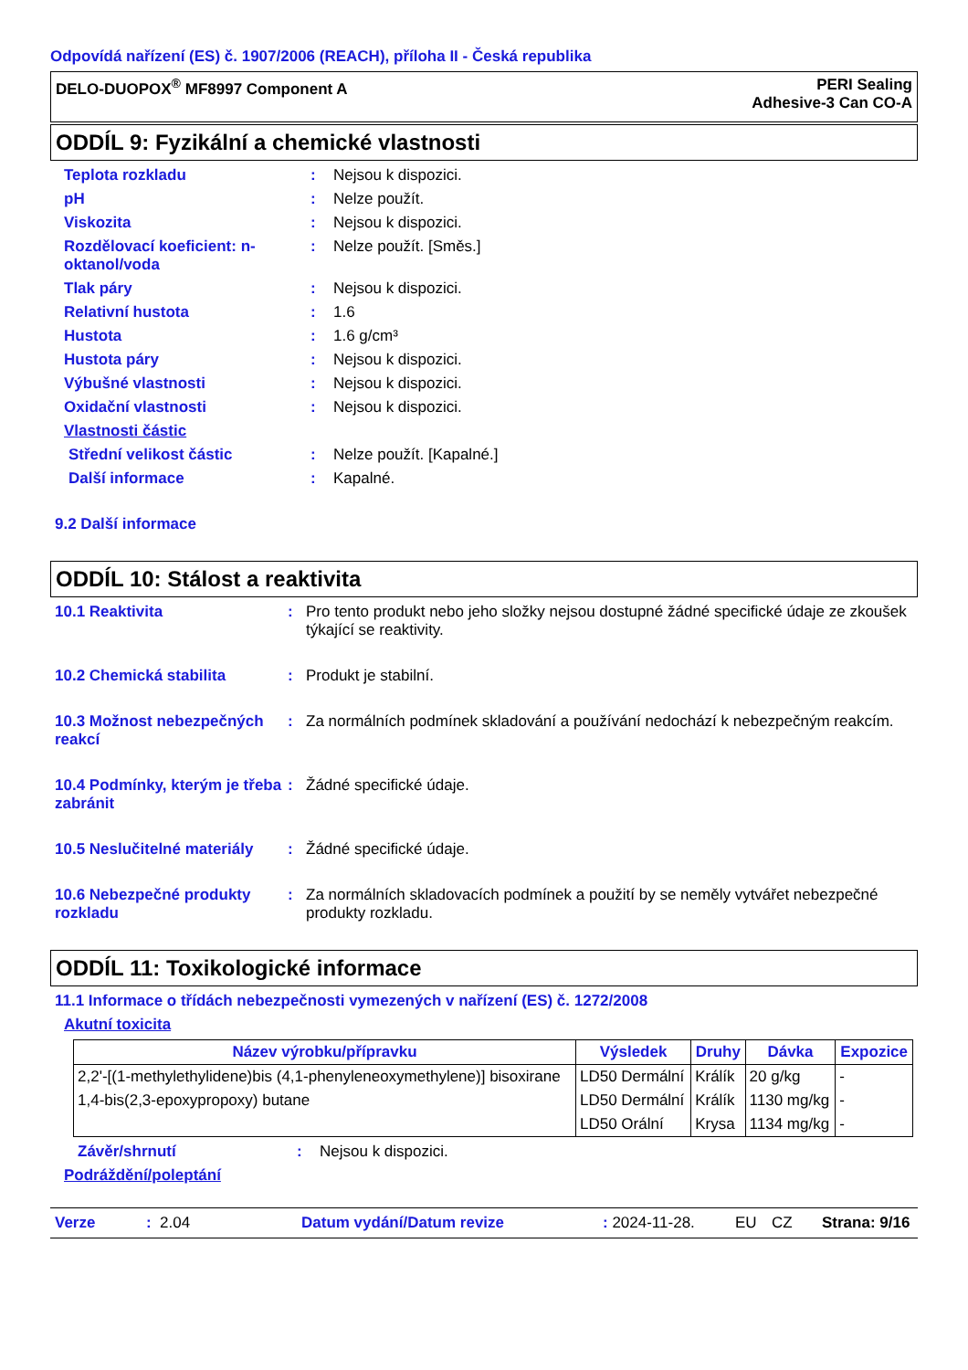Odpovídá nařízení (ES) č. 1907/2006 (REACH), příloha II - Česká republika
DELO-DUOPOX<sup>®</sup> MF8997 Component A
PERI Sealing
Adhesive-3 Can CO-A
ODDÍL 9: Fyzikální a chemické vlastnosti
Teplota rozkladu : Nejsou k dispozici.
pH : Nelze použít.
Viskozita : Nejsou k dispozici.
Rozdělovací koeficient: n-oktanol/voda
: Nelze použít. [Směs.]
Tlak páry : Nejsou k dispozici.
Relativní hustota : 1.6
Hustota : 1.6 g/cm³
Hustota páry : Nejsou k dispozici.
Výbušné vlastnosti : Nejsou k dispozici.
Oxidační vlastnosti : Nejsou k dispozici.
Vlastnosti částic
Střední velikost částic : Nelze použít. [Kapalné.]
Další informace : Kapalné.
9.2 Další informace
ODDÍL 10: Stálost a reaktivita
10.1 Reaktivita : Pro tento produkt nebo jeho složky nejsou dostupné žádné specifické údaje ze zkoušek týkající se reaktivity.
10.2 Chemická stabilita : Produkt je stabilní.
10.3 Možnost nebezpečných reakcí
: Za normálních podmínek skladování a používání nedochází k nebezpečným reakcím.
10.4 Podmínky, kterým je třeba zabránit
: Žádné specifické údaje.
10.5 Neslučitelné materiály
: Žádné specifické údaje.
10.6 Nebezpečné produkty rozkladu
: Za normálních skladovacích podmínek a použití by se neměly vytvářet nebezpečné produkty rozkladu.
ODDÍL 11: Toxikologické informace
11.1 Informace o třídách nebezpečnosti vymezených v nařízení (ES) č. 1272/2008
Akutní toxicita
| Název výrobku/přípravku | Výsledek | Druhy | Dávka | Expozice |
| --- | --- | --- | --- | --- |
| 2,2'-[(1-methylethylidene)bis (4,1-phenyleneoxymethylene)] bisoxirane | LD50 Dermální | Králík | 20 g/kg | - |
| 1,4-bis(2,3-epoxypropoxy) butane | LD50 Dermální | Králík | 1130 mg/kg | - |
| | LD50 Orální | Krysa | 1134 mg/kg | - |
Závěr/shrnutí : Nejsou k dispozici.
Podráždění/poleptání
Verze: 2.04 Datum vydání/Datum revize: 2024-11-28. EU CZ Strana: 9/16